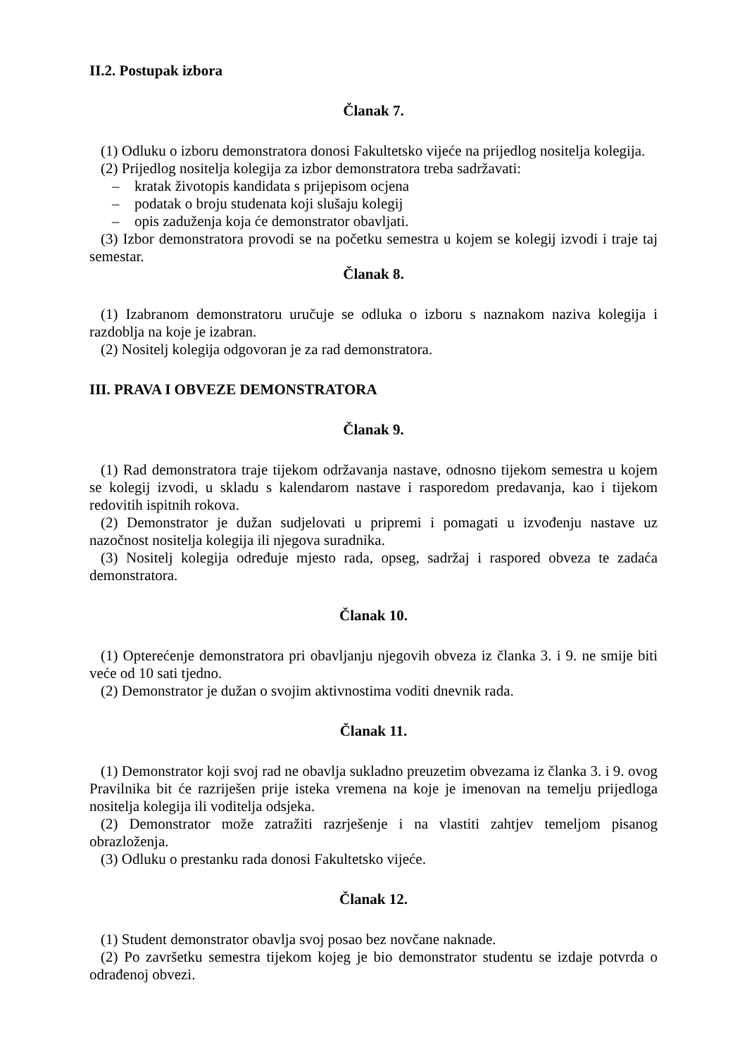II.2. Postupak izbora
Članak 7.
(1) Odluku o izboru demonstratora donosi Fakultetsko vijeće na prijedlog nositelja kolegija.
(2) Prijedlog nositelja kolegija za izbor demonstratora treba sadržavati:
– kratak životopis kandidata s prijepisom ocjena
– podatak o broju studenata koji slušaju kolegij
– opis zaduženja koja će demonstrator obavljati.
(3) Izbor demonstratora provodi se na početku semestra u kojem se kolegij izvodi i traje taj semestar.
Članak 8.
(1) Izabranom demonstratoru uručuje se odluka o izboru s naznakom naziva kolegija i razdoblja na koje je izabran.
(2) Nositelj kolegija odgovoran je za rad demonstratora.
III. PRAVA I OBVEZE DEMONSTRATORA
Članak 9.
(1) Rad demonstratora traje tijekom održavanja nastave, odnosno tijekom semestra u kojem se kolegij izvodi, u skladu s kalendarom nastave i rasporedom predavanja, kao i tijekom redovitih ispitnih rokova.
(2) Demonstrator je dužan sudjelovati u pripremi i pomagati u izvođenju nastave uz nazočnost nositelja kolegija ili njegova suradnika.
(3) Nositelj kolegija određuje mjesto rada, opseg, sadržaj i raspored obveza te zadaća demonstratora.
Članak 10.
(1) Opterećenje demonstratora pri obavljanju njegovih obveza iz članka 3. i 9. ne smije biti veće od 10 sati tjedno.
(2) Demonstrator je dužan o svojim aktivnostima voditi dnevnik rada.
Članak 11.
(1) Demonstrator koji svoj rad ne obavlja sukladno preuzetim obvezama iz članka 3. i 9. ovog Pravilnika bit će razriješen prije isteka vremena na koje je imenovan na temelju prijedloga nositelja kolegija ili voditelja odsjeka.
(2) Demonstrator može zatražiti razrješenje i na vlastiti zahtjev temeljom pisanog obrazloženja.
(3) Odluku o prestanku rada donosi Fakultetsko vijeće.
Članak 12.
(1) Student demonstrator obavlja svoj posao bez novčane naknade.
(2) Po završetku semestra tijekom kojeg je bio demonstrator studentu se izdaje potvrda o odrađenoj obvezi.